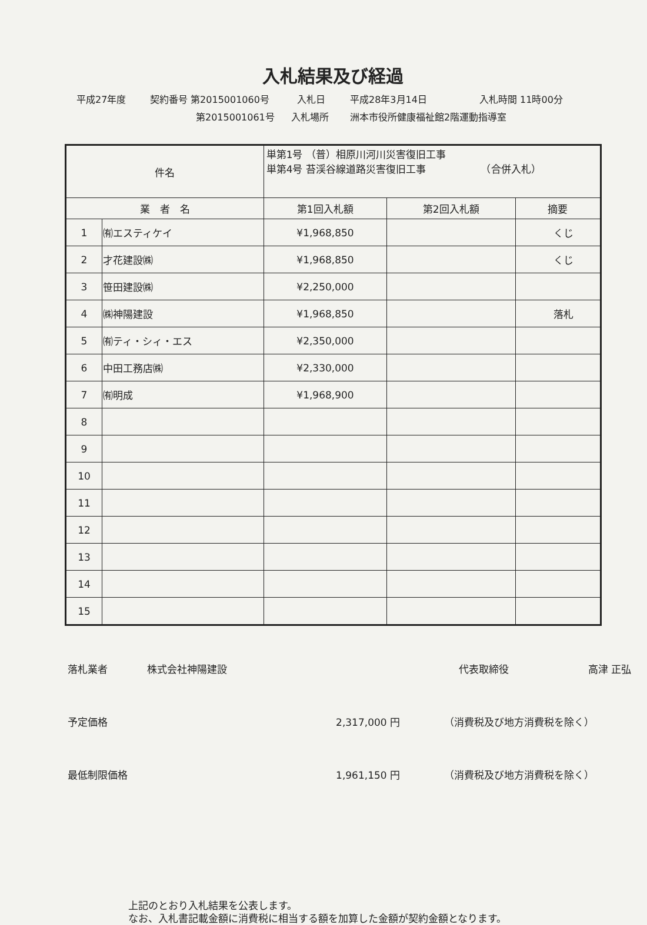入札結果及び経過
平成27年度 契約番号 第2015001060号 入札日 平成28年3月14日 入札時間 11時00分
第2015001061号 入札場所 洲本市役所健康福祉館2階運動指導室
| 件名 | | 単第1号 （普）相原川河川災害復旧工事 単第4号 苔渓谷線道路災害復旧工事 （合併入札） | | |
| 業 者 名 | | 第1回入札額 | 第2回入札額 | 摘要 |
| 1 | ㈲エスティケイ | ¥1,968,850 | | くじ |
| 2 | 才花建設㈱ | ¥1,968,850 | | くじ |
| 3 | 笹田建設㈱ | ¥2,250,000 | | |
| 4 | ㈱神陽建設 | ¥1,968,850 | | 落札 |
| 5 | ㈲ティ・シィ・エス | ¥2,350,000 | | |
| 6 | 中田工務店㈱ | ¥2,330,000 | | |
| 7 | ㈲明成 | ¥1,968,900 | | |
| 8 | | | | |
| 9 | | | | |
| 10 | | | | |
| 11 | | | | |
| 12 | | | | |
| 13 | | | | |
| 14 | | | | |
| 15 | | | | |
落札業者 株式会社神陽建設 代表取締役 高津 正弘
予定価格 2,317,000 円 （消費税及び地方消費税を除く）
最低制限価格 1,961,150 円 （消費税及び地方消費税を除く）
上記のとおり入札結果を公表します。
なお、入札書記載金額に消費税に相当する額を加算した金額が契約金額となります。